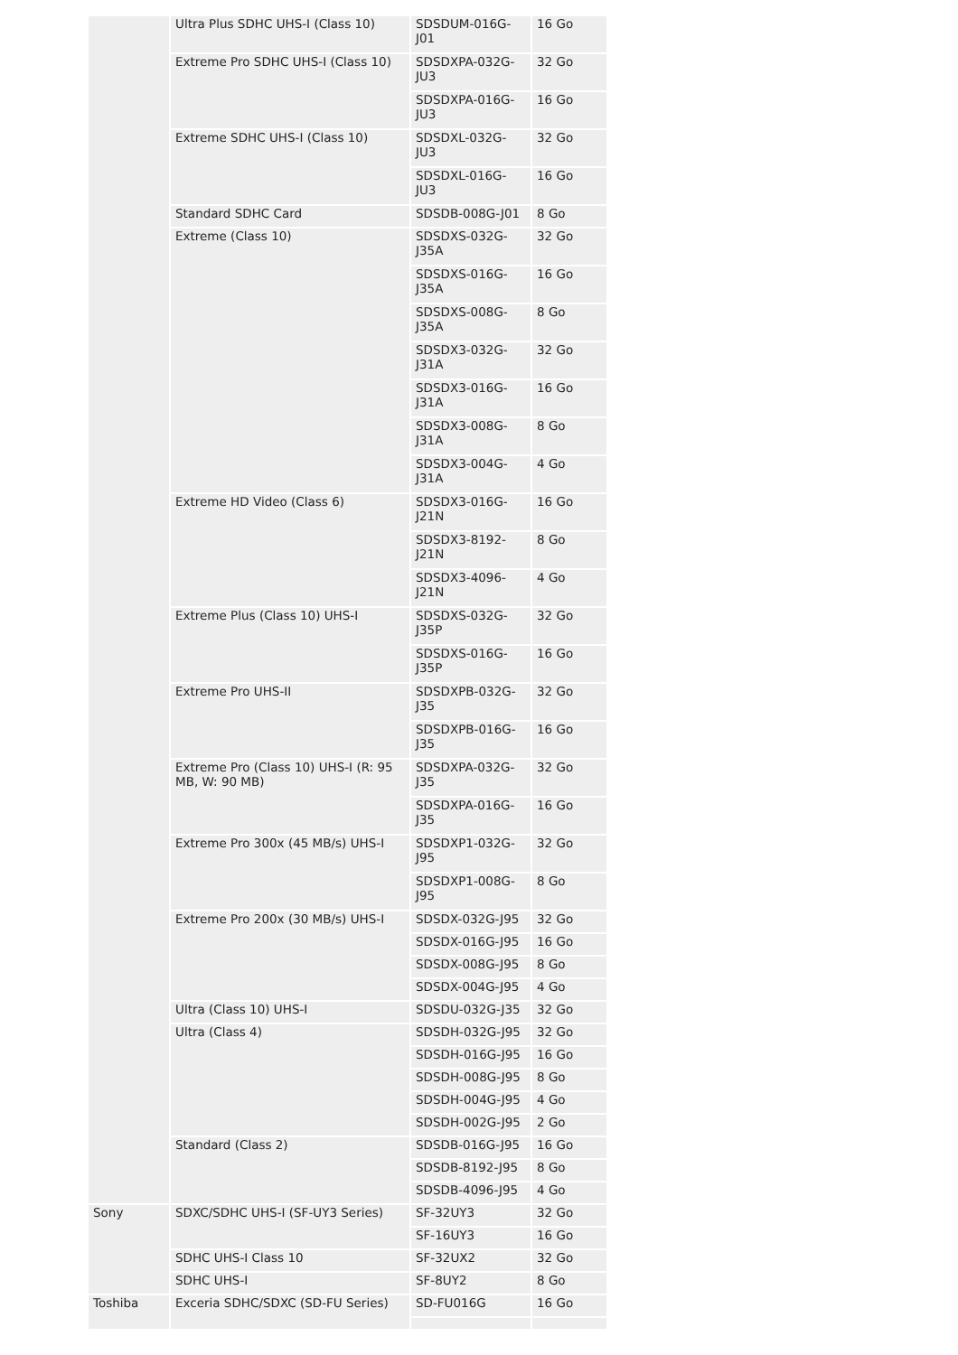| | Ultra Plus SDHC UHS-I (Class 10) | SDSDUM-016G-J01 | 16 Go |
| | Extreme Pro SDHC UHS-I (Class 10) | SDSDXPA-032G-JU3 | 32 Go |
| | | SDSDXPA-016G-JU3 | 16 Go |
| | Extreme SDHC UHS-I (Class 10) | SDSDXL-032G-JU3 | 32 Go |
| | | SDSDXL-016G-JU3 | 16 Go |
| | Standard SDHC Card | SDSDB-008G-J01 | 8 Go |
| | Extreme (Class 10) | SDSDXS-032G-J35A | 32 Go |
| | | SDSDXS-016G-J35A | 16 Go |
| | | SDSDXS-008G-J35A | 8 Go |
| | | SDSDX3-032G-J31A | 32 Go |
| | | SDSDX3-016G-J31A | 16 Go |
| | | SDSDX3-008G-J31A | 8 Go |
| | | SDSDX3-004G-J31A | 4 Go |
| | Extreme HD Video (Class 6) | SDSDX3-016G-J21N | 16 Go |
| | | SDSDX3-8192-J21N | 8 Go |
| | | SDSDX3-4096-J21N | 4 Go |
| | Extreme Plus (Class 10) UHS-I | SDSDXS-032G-J35P | 32 Go |
| | | SDSDXS-016G-J35P | 16 Go |
| | Extreme Pro UHS-II | SDSDXPB-032G-J35 | 32 Go |
| | | SDSDXPB-016G-J35 | 16 Go |
| | Extreme Pro (Class 10) UHS-I (R: 95 MB, W: 90 MB) | SDSDXPA-032G-J35 | 32 Go |
| | | SDSDXPA-016G-J35 | 16 Go |
| | Extreme Pro 300x (45 MB/s) UHS-I | SDSDXP1-032G-J95 | 32 Go |
| | | SDSDXP1-008G-J95 | 8 Go |
| | Extreme Pro 200x (30 MB/s) UHS-I | SDSDX-032G-J95 | 32 Go |
| | | SDSDX-016G-J95 | 16 Go |
| | | SDSDX-008G-J95 | 8 Go |
| | | SDSDX-004G-J95 | 4 Go |
| | Ultra (Class 10) UHS-I | SDSDU-032G-J35 | 32 Go |
| | Ultra (Class 4) | SDSDH-032G-J95 | 32 Go |
| | | SDSDH-016G-J95 | 16 Go |
| | | SDSDH-008G-J95 | 8 Go |
| | | SDSDH-004G-J95 | 4 Go |
| | | SDSDH-002G-J95 | 2 Go |
| | Standard (Class 2) | SDSDB-016G-J95 | 16 Go |
| | | SDSDB-8192-J95 | 8 Go |
| | | SDSDB-4096-J95 | 4 Go |
| Sony | SDXC/SDHC UHS-I (SF-UY3 Series) | SF-32UY3 | 32 Go |
| | | SF-16UY3 | 16 Go |
| | SDHC UHS-I Class 10 | SF-32UX2 | 32 Go |
| | SDHC UHS-I | SF-8UY2 | 8 Go |
| Toshiba | Exceria SDHC/SDXC (SD-FU Series) | SD-FU016G | 16 Go |